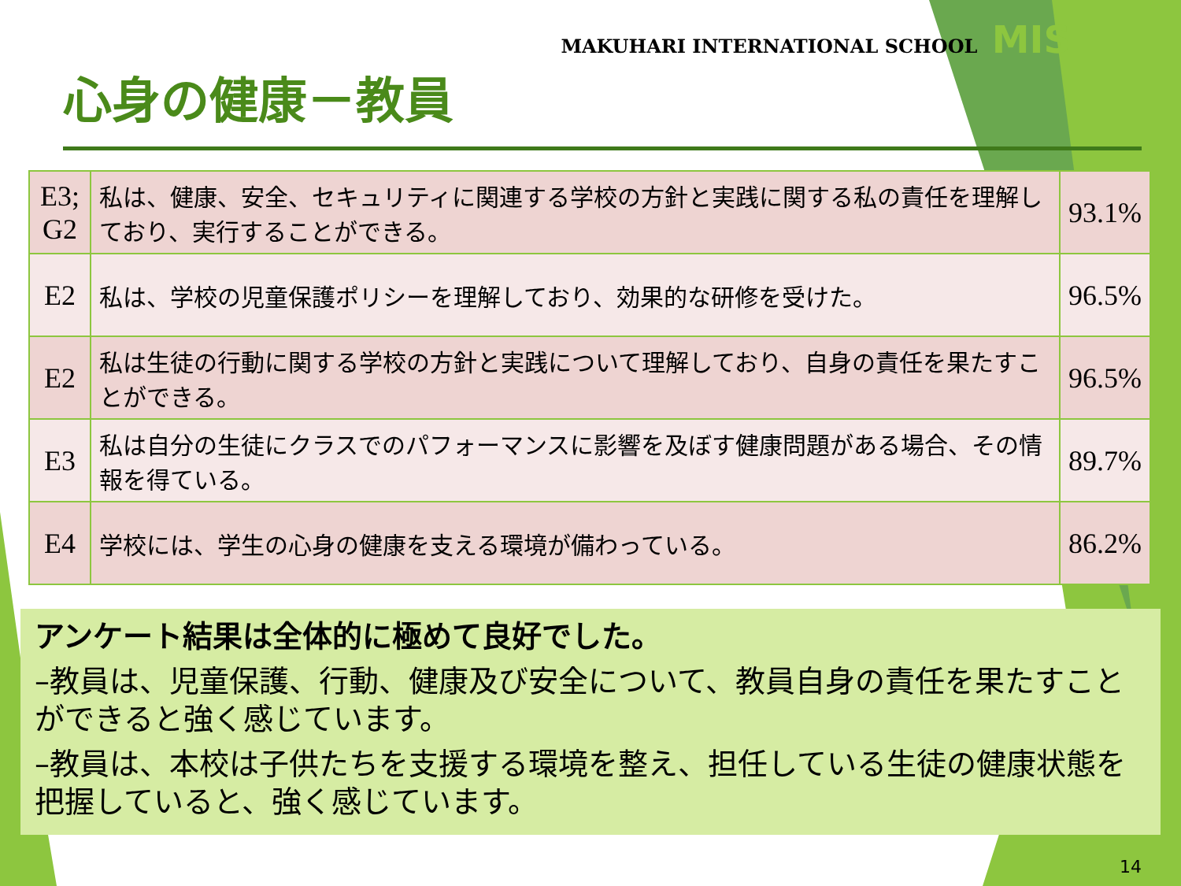MAKUHARI INTERNATIONAL SCHOOL MIS
心身の健康－教員
| E3; G2 | 私は、健康、安全、セキュリティに関連する学校の方針と実践に関する私の責任を理解しており、実行することができる。 | 93.1% |
| E2 | 私は、学校の児童保護ポリシーを理解しており、効果的な研修を受けた。 | 96.5% |
| E2 | 私は生徒の行動に関する学校の方針と実践について理解しており、自身の責任を果たすことができる。 | 96.5% |
| E3 | 私は自分の生徒にクラスでのパフォーマンスに影響を及ぼす健康問題がある場合、その情報を得ている。 | 89.7% |
| E4 | 学校には、学生の心身の健康を支える環境が備わっている。 | 86.2% |
アンケート結果は全体的に極めて良好でした。
–教員は、児童保護、行動、健康及び安全について、教員自身の責任を果たすことができると強く感じています。
–教員は、本校は子供たちを支援する環境を整え、担任している生徒の健康状態を把握していると、強く感じています。
14